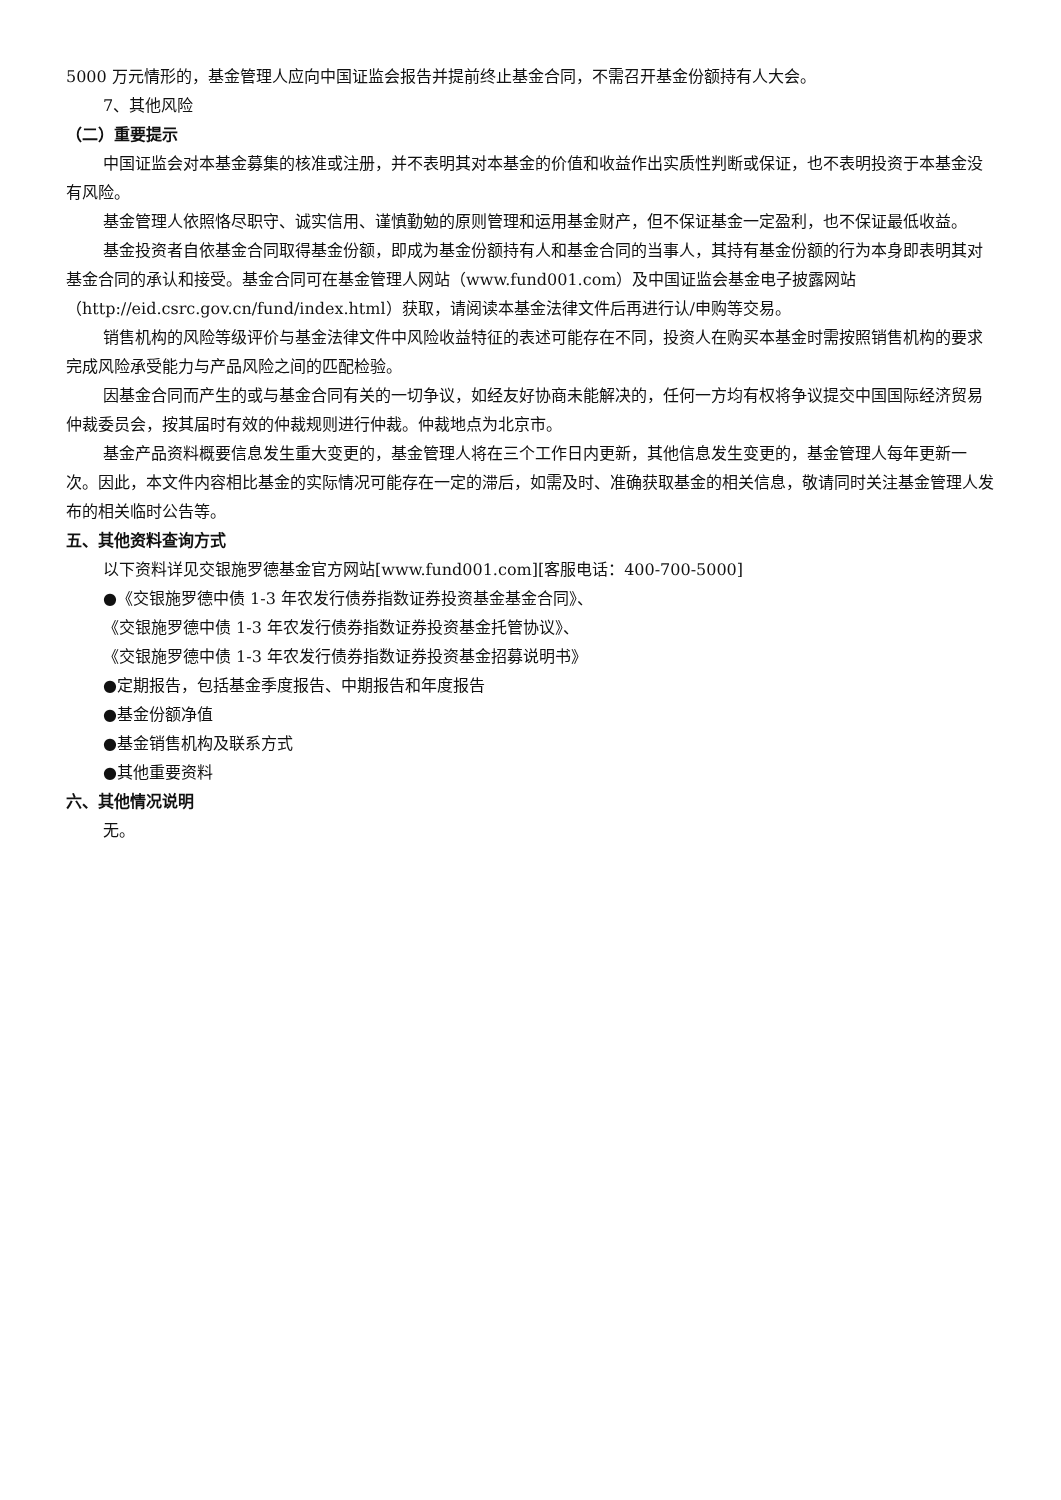5000 万元情形的，基金管理人应向中国证监会报告并提前终止基金合同，不需召开基金份额持有人大会。
7、其他风险
（二）重要提示
中国证监会对本基金募集的核准或注册，并不表明其对本基金的价值和收益作出实质性判断或保证，也不表明投资于本基金没有风险。
基金管理人依照恪尽职守、诚实信用、谨慎勤勉的原则管理和运用基金财产，但不保证基金一定盈利，也不保证最低收益。
基金投资者自依基金合同取得基金份额，即成为基金份额持有人和基金合同的当事人，其持有基金份额的行为本身即表明其对基金合同的承认和接受。基金合同可在基金管理人网站（www.fund001.com）及中国证监会基金电子披露网站（http://eid.csrc.gov.cn/fund/index.html）获取，请阅读本基金法律文件后再进行认/申购等交易。
销售机构的风险等级评价与基金法律文件中风险收益特征的表述可能存在不同，投资人在购买本基金时需按照销售机构的要求完成风险承受能力与产品风险之间的匹配检验。
因基金合同而产生的或与基金合同有关的一切争议，如经友好协商未能解决的，任何一方均有权将争议提交中国国际经济贸易仲裁委员会，按其届时有效的仲裁规则进行仲裁。仲裁地点为北京市。
基金产品资料概要信息发生重大变更的，基金管理人将在三个工作日内更新，其他信息发生变更的，基金管理人每年更新一次。因此，本文件内容相比基金的实际情况可能存在一定的滞后，如需及时、准确获取基金的相关信息，敬请同时关注基金管理人发布的相关临时公告等。
五、其他资料查询方式
以下资料详见交银施罗德基金官方网站[www.fund001.com][客服电话：400-700-5000]
●《交银施罗德中债 1-3 年农发行债券指数证券投资基金基金合同》、
《交银施罗德中债 1-3 年农发行债券指数证券投资基金托管协议》、
《交银施罗德中债 1-3 年农发行债券指数证券投资基金招募说明书》
●定期报告，包括基金季度报告、中期报告和年度报告
●基金份额净值
●基金销售机构及联系方式
●其他重要资料
六、其他情况说明
无。